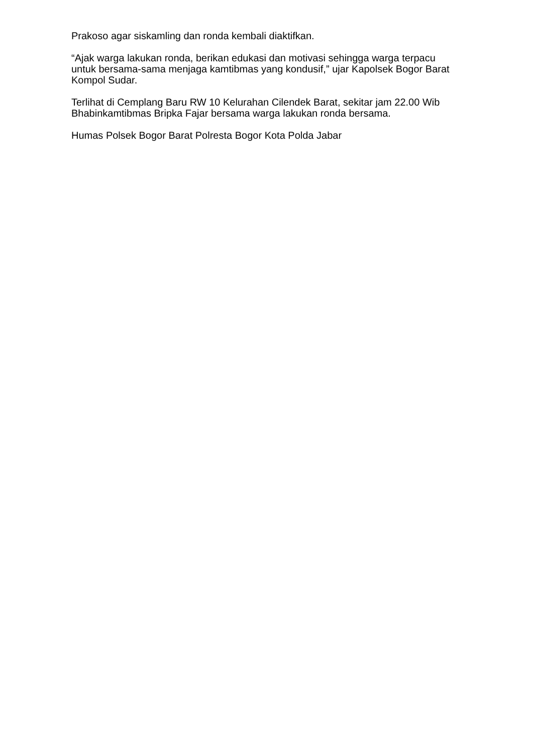Prakoso agar siskamling dan ronda kembali diaktifkan.
“Ajak warga lakukan ronda, berikan edukasi dan motivasi sehingga warga terpacu untuk bersama-sama menjaga kamtibmas yang kondusif,” ujar Kapolsek Bogor Barat Kompol Sudar.
Terlihat di Cemplang Baru RW 10 Kelurahan Cilendek Barat, sekitar jam 22.00 Wib Bhabinkamtibmas Bripka Fajar bersama warga lakukan ronda bersama.
Humas Polsek Bogor Barat Polresta Bogor Kota Polda Jabar